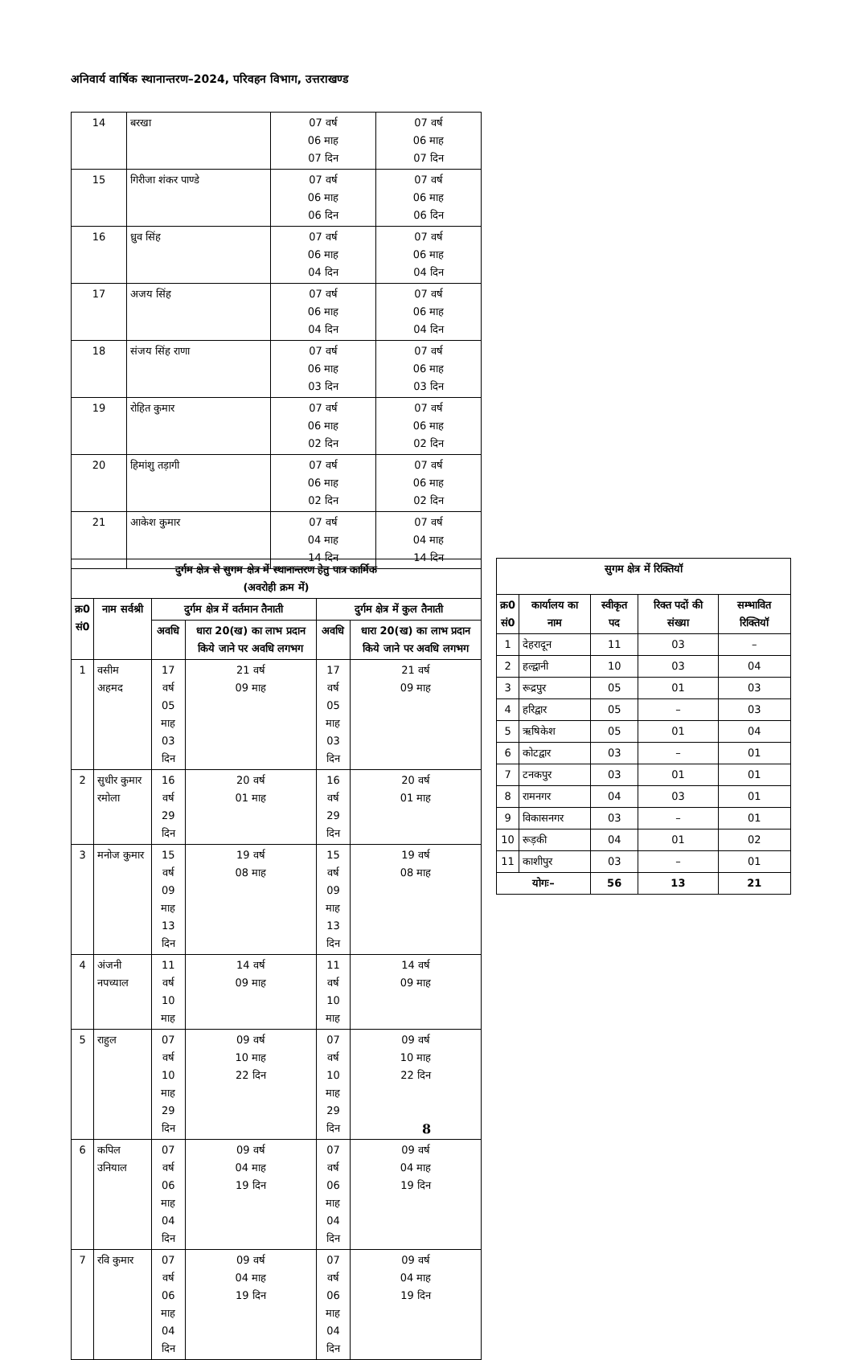अनिवार्य वार्षिक स्थानान्तरण–2024, परिवहन विभाग, उत्तराखण्ड
| 14 | बरखा | 07 वर्ष 06 माह 07 दिन | 07 वर्ष 06 माह 07 दिन |
| 15 | गिरीजा शंकर पाण्डे | 07 वर्ष 06 माह 06 दिन | 07 वर्ष 06 माह 06 दिन |
| 16 | ध्रुव सिंह | 07 वर्ष 06 माह 04 दिन | 07 वर्ष 06 माह 04 दिन |
| 17 | अजय सिंह | 07 वर्ष 06 माह 04 दिन | 07 वर्ष 06 माह 04 दिन |
| 18 | संजय सिंह राणा | 07 वर्ष 06 माह 03 दिन | 07 वर्ष 06 माह 03 दिन |
| 19 | रोहित कुमार | 07 वर्ष 06 माह 02 दिन | 07 वर्ष 06 माह 02 दिन |
| 20 | हिमांशु तड़ागी | 07 वर्ष 06 माह 02 दिन | 07 वर्ष 06 माह 02 दिन |
| 21 | आकेश कुमार | 07 वर्ष 04 माह 14 दिन | 07 वर्ष 04 माह 14 दिन |
| दुर्गम क्षेत्र से सुगम क्षेत्र में स्थानान्तरण हेतु पात्र कार्मिक (अवरोही क्रम में) | | | | | |
| --- | --- | --- | --- | --- | --- |
| क्र0 सं0 | नाम सर्वश्री | दुर्गम क्षेत्र में वर्तमान तैनाती | | दुर्गम क्षेत्र में कुल तैनाती | |
| | | अवधि | धारा 20(ख) का लाभ प्रदान किये जाने पर अवधि लगभग | अवधि | धारा 20(ख) का लाभ प्रदान किये जाने पर अवधि लगभग |
| 1 | वसीम अहमद | 17 वर्ष 05 माह 03 दिन | 21 वर्ष 09 माह | 17 वर्ष 05 माह 03 दिन | 21 वर्ष 09 माह |
| 2 | सुधीर कुमार रमोला | 16 वर्ष 29 दिन | 20 वर्ष 01 माह | 16 वर्ष 29 दिन | 20 वर्ष 01 माह |
| 3 | मनोज कुमार | 15 वर्ष 09 माह 13 दिन | 19 वर्ष 08 माह | 15 वर्ष 09 माह 13 दिन | 19 वर्ष 08 माह |
| 4 | अंजनी नपच्याल | 11 वर्ष 10 माह | 14 वर्ष 09 माह | 11 वर्ष 10 माह | 14 वर्ष 09 माह |
| 5 | राहुल | 07 वर्ष 10 माह 29 दिन | 09 वर्ष 10 माह 22 दिन | 07 वर्ष 10 माह 29 दिन | 09 वर्ष 10 माह 22 दिन |
| 6 | कपिल उनियाल | 07 वर्ष 06 माह 04 दिन | 09 वर्ष 04 माह 19 दिन | 07 वर्ष 06 माह 04 दिन | 09 वर्ष 04 माह 19 दिन |
| 7 | रवि कुमार | 07 वर्ष 06 माह 04 दिन | 09 वर्ष 04 माह 19 दिन | 07 वर्ष 06 माह 04 दिन | 09 वर्ष 04 माह 19 दिन |
| सुगम क्षेत्र में रिक्तियॉ | | | | |
| --- | --- | --- | --- | --- |
| क्र0 सं0 | कार्यालय का नाम | स्वीकृत पद | रिक्त पदों की संख्या | सम्भावित रिक्तियॉ |
| 1 | देहरादून | 11 | 03 | – |
| 2 | हल्द्वानी | 10 | 03 | 04 |
| 3 | रूद्रपुर | 05 | 01 | 03 |
| 4 | हरिद्वार | 05 | – | 03 |
| 5 | ऋषिकेश | 05 | 01 | 04 |
| 6 | कोटद्वार | 03 | – | 01 |
| 7 | टनकपुर | 03 | 01 | 01 |
| 8 | रामनगर | 04 | 03 | 01 |
| 9 | विकासनगर | 03 | – | 01 |
| 10 | रूड़की | 04 | 01 | 02 |
| 11 | काशीपुर | 03 | – | 01 |
| योगः– | | 56 | 13 | 21 |
8